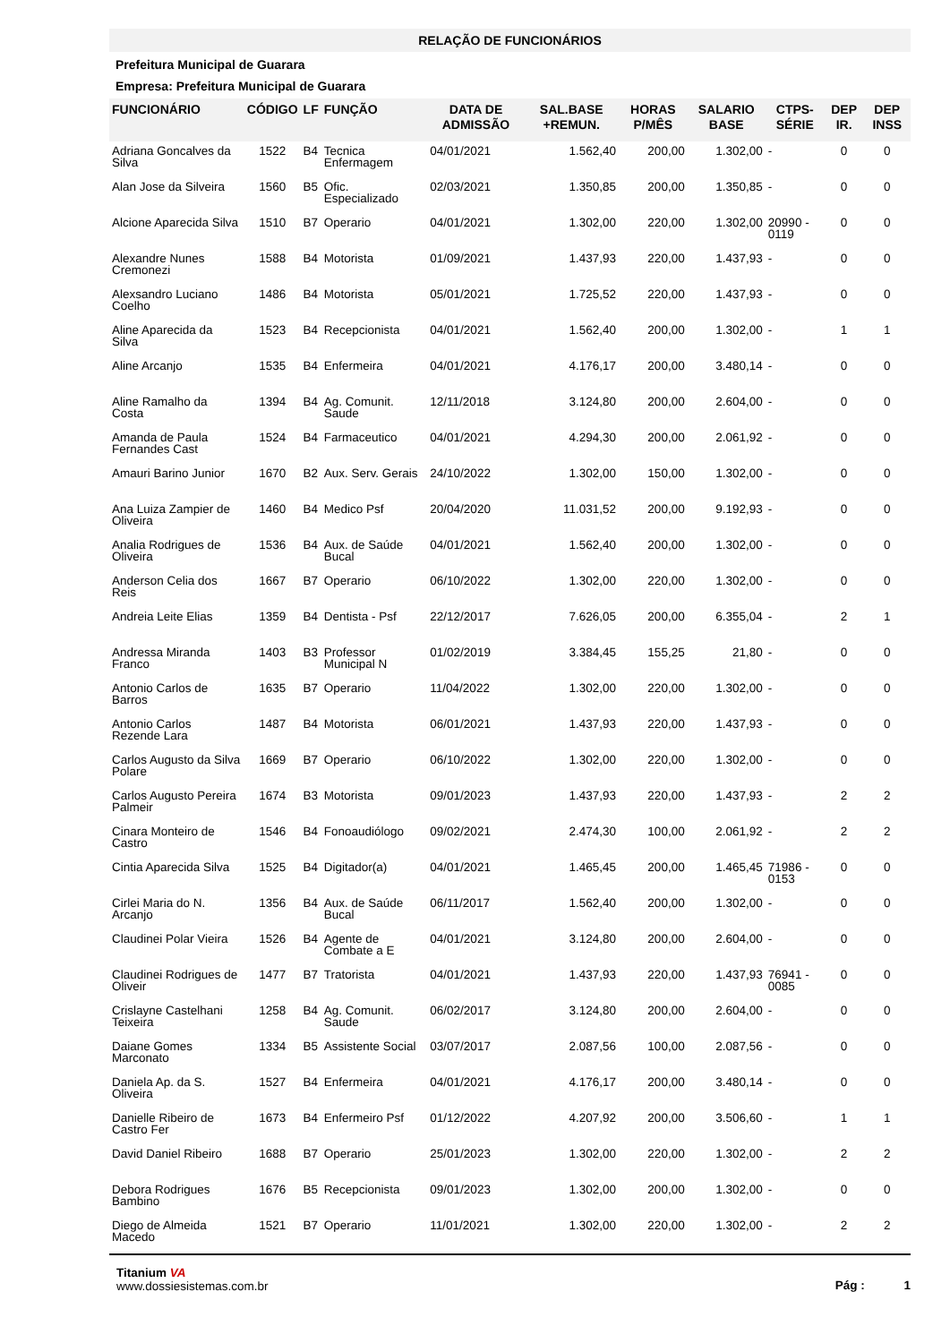RELAÇÃO DE FUNCIONÁRIOS
Prefeitura Municipal de Guarara
Empresa: Prefeitura Municipal de Guarara
| FUNCIONÁRIO | CÓDIGO | LF | FUNÇÃO | DATA DE ADMISSÃO | SAL.BASE +REMUN. | HORAS P/MÊS | SALARIO BASE | CTPS-SÉRIE | DEP IR. | DEP INSS |
| --- | --- | --- | --- | --- | --- | --- | --- | --- | --- | --- |
| Adriana Goncalves da Silva | 1522 | B4 | Tecnica Enfermagem | 04/01/2021 | 1.562,40 | 200,00 | 1.302,00 | - | 0 | 0 |
| Alan Jose da Silveira | 1560 | B5 | Ofic. Especializado | 02/03/2021 | 1.350,85 | 200,00 | 1.350,85 | - | 0 | 0 |
| Alcione Aparecida Silva | 1510 | B7 | Operario | 04/01/2021 | 1.302,00 | 220,00 | 1.302,00 | 20990 - 0119 | 0 | 0 |
| Alexandre Nunes Cremonezi | 1588 | B4 | Motorista | 01/09/2021 | 1.437,93 | 220,00 | 1.437,93 | - | 0 | 0 |
| Alexsandro Luciano Coelho | 1486 | B4 | Motorista | 05/01/2021 | 1.725,52 | 220,00 | 1.437,93 | - | 0 | 0 |
| Aline Aparecida da Silva | 1523 | B4 | Recepcionista | 04/01/2021 | 1.562,40 | 200,00 | 1.302,00 | - | 1 | 1 |
| Aline Arcanjo | 1535 | B4 | Enfermeira | 04/01/2021 | 4.176,17 | 200,00 | 3.480,14 | - | 0 | 0 |
| Aline Ramalho da Costa | 1394 | B4 | Ag. Comunit. Saude | 12/11/2018 | 3.124,80 | 200,00 | 2.604,00 | - | 0 | 0 |
| Amanda de Paula Fernandes Cast | 1524 | B4 | Farmaceutico | 04/01/2021 | 4.294,30 | 200,00 | 2.061,92 | - | 0 | 0 |
| Amauri Barino Junior | 1670 | B2 | Aux. Serv. Gerais | 24/10/2022 | 1.302,00 | 150,00 | 1.302,00 | - | 0 | 0 |
| Ana Luiza Zampier de Oliveira | 1460 | B4 | Medico Psf | 20/04/2020 | 11.031,52 | 200,00 | 9.192,93 | - | 0 | 0 |
| Analia Rodrigues de Oliveira | 1536 | B4 | Aux. de Saúde Bucal | 04/01/2021 | 1.562,40 | 200,00 | 1.302,00 | - | 0 | 0 |
| Anderson Celia dos Reis | 1667 | B7 | Operario | 06/10/2022 | 1.302,00 | 220,00 | 1.302,00 | - | 0 | 0 |
| Andreia Leite Elias | 1359 | B4 | Dentista - Psf | 22/12/2017 | 7.626,05 | 200,00 | 6.355,04 | - | 2 | 1 |
| Andressa Miranda Franco | 1403 | B3 | Professor Municipal N | 01/02/2019 | 3.384,45 | 155,25 | 21,80 | - | 0 | 0 |
| Antonio Carlos de Barros | 1635 | B7 | Operario | 11/04/2022 | 1.302,00 | 220,00 | 1.302,00 | - | 0 | 0 |
| Antonio Carlos Rezende Lara | 1487 | B4 | Motorista | 06/01/2021 | 1.437,93 | 220,00 | 1.437,93 | - | 0 | 0 |
| Carlos Augusto da Silva Polare | 1669 | B7 | Operario | 06/10/2022 | 1.302,00 | 220,00 | 1.302,00 | - | 0 | 0 |
| Carlos Augusto Pereira Palmeir | 1674 | B3 | Motorista | 09/01/2023 | 1.437,93 | 220,00 | 1.437,93 | - | 2 | 2 |
| Cinara Monteiro de Castro | 1546 | B4 | Fonoaudiólogo | 09/02/2021 | 2.474,30 | 100,00 | 2.061,92 | - | 2 | 2 |
| Cintia Aparecida Silva | 1525 | B4 | Digitador(a) | 04/01/2021 | 1.465,45 | 200,00 | 1.465,45 | 71986 - 0153 | 0 | 0 |
| Cirlei Maria do N. Arcanjo | 1356 | B4 | Aux. de Saúde Bucal | 06/11/2017 | 1.562,40 | 200,00 | 1.302,00 | - | 0 | 0 |
| Claudinei Polar Vieira | 1526 | B4 | Agente de Combate a E | 04/01/2021 | 3.124,80 | 200,00 | 2.604,00 | - | 0 | 0 |
| Claudinei Rodrigues de Oliveir | 1477 | B7 | Tratorista | 04/01/2021 | 1.437,93 | 220,00 | 1.437,93 | 76941 - 0085 | 0 | 0 |
| Crislayne Castelhani Teixeira | 1258 | B4 | Ag. Comunit. Saude | 06/02/2017 | 3.124,80 | 200,00 | 2.604,00 | - | 0 | 0 |
| Daiane Gomes Marconato | 1334 | B5 | Assistente Social | 03/07/2017 | 2.087,56 | 100,00 | 2.087,56 | - | 0 | 0 |
| Daniela Ap. da S. Oliveira | 1527 | B4 | Enfermeira | 04/01/2021 | 4.176,17 | 200,00 | 3.480,14 | - | 0 | 0 |
| Danielle Ribeiro de Castro Fer | 1673 | B4 | Enfermeiro Psf | 01/12/2022 | 4.207,92 | 200,00 | 3.506,60 | - | 1 | 1 |
| David Daniel Ribeiro | 1688 | B7 | Operario | 25/01/2023 | 1.302,00 | 220,00 | 1.302,00 | - | 2 | 2 |
| Debora Rodrigues Bambino | 1676 | B5 | Recepcionista | 09/01/2023 | 1.302,00 | 200,00 | 1.302,00 | - | 0 | 0 |
| Diego de Almeida Macedo | 1521 | B7 | Operario | 11/01/2021 | 1.302,00 | 220,00 | 1.302,00 | - | 2 | 2 |
Titanium VA
www.dossiesistemas.com.br
Pág : 1